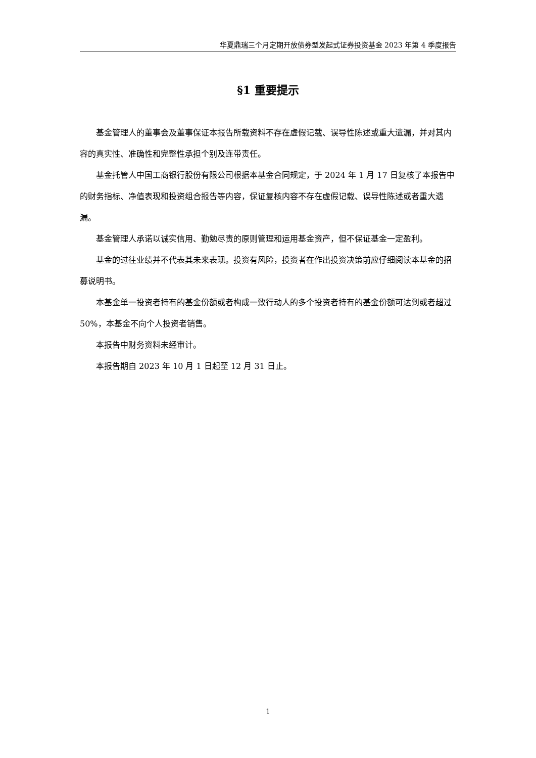华夏鼎瑞三个月定期开放债券型发起式证券投资基金 2023 年第 4 季度报告
§1 重要提示
基金管理人的董事会及董事保证本报告所载资料不存在虚假记载、误导性陈述或重大遗漏，并对其内容的真实性、准确性和完整性承担个别及连带责任。
基金托管人中国工商银行股份有限公司根据本基金合同规定，于 2024 年 1 月 17 日复核了本报告中的财务指标、净值表现和投资组合报告等内容，保证复核内容不存在虚假记载、误导性陈述或者重大遗漏。
基金管理人承诺以诚实信用、勤勉尽责的原则管理和运用基金资产，但不保证基金一定盈利。
基金的过往业绩并不代表其未来表现。投资有风险，投资者在作出投资决策前应仔细阅读本基金的招募说明书。
本基金单一投资者持有的基金份额或者构成一致行动人的多个投资者持有的基金份额可达到或者超过 50%，本基金不向个人投资者销售。
本报告中财务资料未经审计。
本报告期自 2023 年 10 月 1 日起至 12 月 31 日止。
1